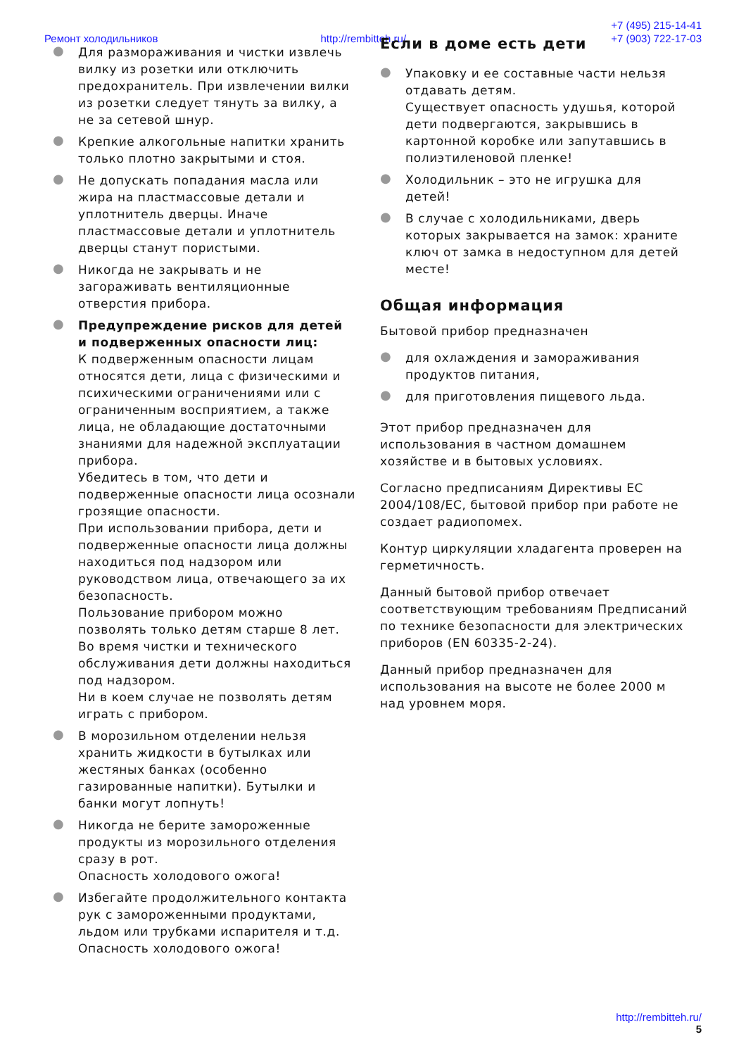Ремонт холодильников http://rembitteh.ru/ +7 (495) 215-14-41
+7 (903) 722-17-03
● Для размораживания и чистки извлечь вилку из розетки или отключить предохранитель. При извлечении вилки из розетки следует тянуть за вилку, а не за сетевой шнур.
● Крепкие алкогольные напитки хранить только плотно закрытыми и стоя.
● Не допускать попадания масла или жира на пластмассовые детали и уплотнитель дверцы. Иначе пластмассовые детали и уплотнитель дверцы станут пористыми.
● Никогда не закрывать и не загораживать вентиляционные отверстия прибора.
● Предупреждение рисков для детей и подверженных опасности лиц:
К подверженным опасности лицам относятся дети, лица с физическими и психическими ограничениями или с ограниченным восприятием, а также лица, не обладающие достаточными знаниями для надежной эксплуатации прибора.
Убедитесь в том, что дети и подверженные опасности лица осознали грозящие опасности.
При использовании прибора, дети и подверженные опасности лица должны находиться под надзором или руководством лица, отвечающего за их безопасность.
Пользование прибором можно позволять только детям старше 8 лет.
Во время чистки и технического обслуживания дети должны находиться под надзором.
Ни в коем случае не позволять детям играть с прибором.
● В морозильном отделении нельзя хранить жидкости в бутылках или жестяных банках (особенно газированные напитки). Бутылки и банки могут лопнуть!
● Никогда не берите замороженные продукты из морозильного отделения сразу в рот.
Опасность холодового ожога!
● Избегайте продолжительного контакта рук с замороженными продуктами, льдом или трубками испарителя и т.д.
Опасность холодового ожога!
Если в доме есть дети
● Упаковку и ее составные части нельзя отдавать детям.
Существует опасность удушья, которой дети подвергаются, закрывшись в картонной коробке или запутавшись в полиэтиленовой пленке!
● Холодильник – это не игрушка для детей!
● В случае с холодильниками, дверь которых закрывается на замок: храните ключ от замка в недоступном для детей месте!
Общая информация
Бытовой прибор предназначен
● для охлаждения и замораживания продуктов питания,
● для приготовления пищевого льда.
Этот прибор предназначен для использования в частном домашнем хозяйстве и в бытовых условиях.
Согласно предписаниям Директивы ЕС 2004/108/EC, бытовой прибор при работе не создает радиопомех.
Контур циркуляции хладагента проверен на герметичность.
Данный бытовой прибор отвечает соответствующим требованиям Предписаний по технике безопасности для электрических приборов (EN 60335-2-24).
Данный прибор предназначен для использования на высоте не более 2000 м над уровнем моря.
http://rembitteh.ru/
5